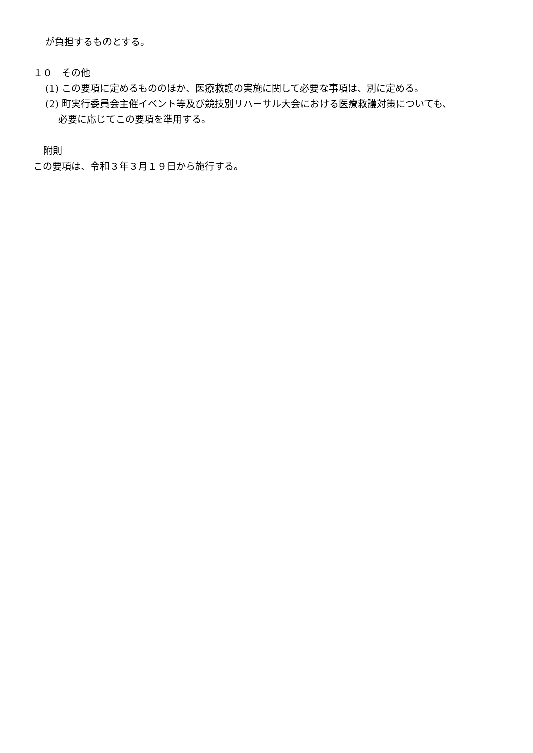が負担するものとする。
１０　その他
(1) この要項に定めるもののほか、医療救護の実施に関して必要な事項は、別に定める。
(2) 町実行委員会主催イベント等及び競技別リハーサル大会における医療救護対策についても、
必要に応じてこの要項を準用する。
附則
この要項は、令和３年３月１９日から施行する。